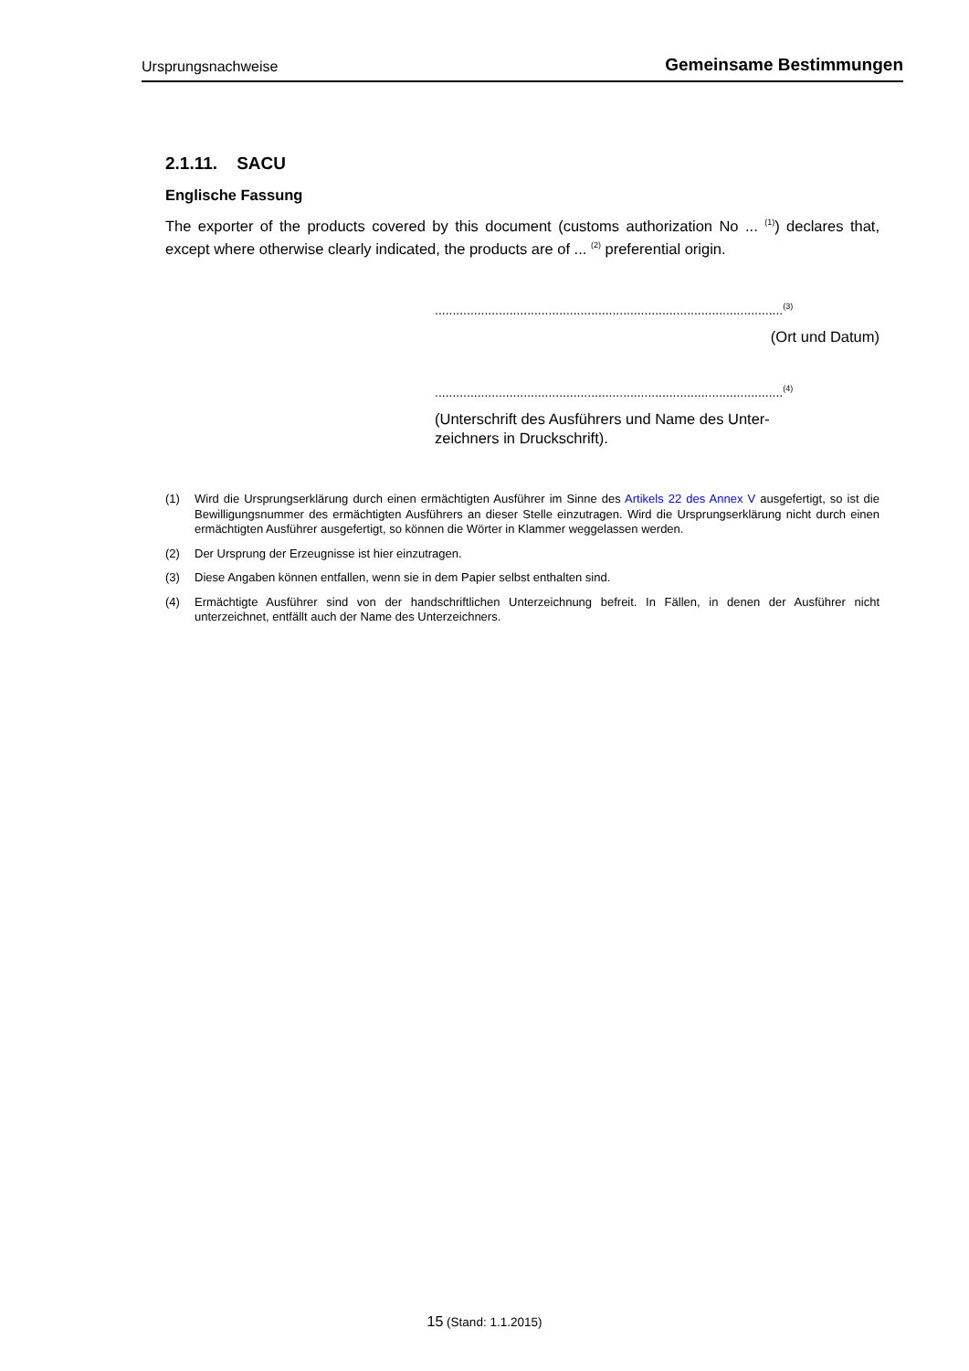Ursprungsnachweise Gemeinsame Bestimmungen
2.1.11. SACU
Englische Fassung
The exporter of the products covered by this document (customs authorization No ... <sup>(1)</sup>) declares that, except where otherwise clearly indicated, the products are of ... <sup>(2)</sup> preferential origin.
..................................................................................................<sup>(3)</sup>
(Ort und Datum)
..................................................................................................<sup>(4)</sup>
(Unterschrift des Ausführers und Name des Unter-zeichners in Druckschrift).
(1) Wird die Ursprungserklärung durch einen ermächtigten Ausführer im Sinne des Artikels 22 des Annex V ausgefertigt, so ist die Bewilligungsnummer des ermächtigten Ausführers an dieser Stelle einzutragen. Wird die Ursprungserklärung nicht durch einen ermächtigten Ausführer ausgefertigt, so können die Wörter in Klammer weggelassen werden.
(2) Der Ursprung der Erzeugnisse ist hier einzutragen.
(3) Diese Angaben können entfallen, wenn sie in dem Papier selbst enthalten sind.
(4) Ermächtigte Ausführer sind von der handschriftlichen Unterzeichnung befreit. In Fällen, in denen der Ausführer nicht unterzeichnet, entfällt auch der Name des Unterzeichners.
15 (Stand: 1.1.2015)